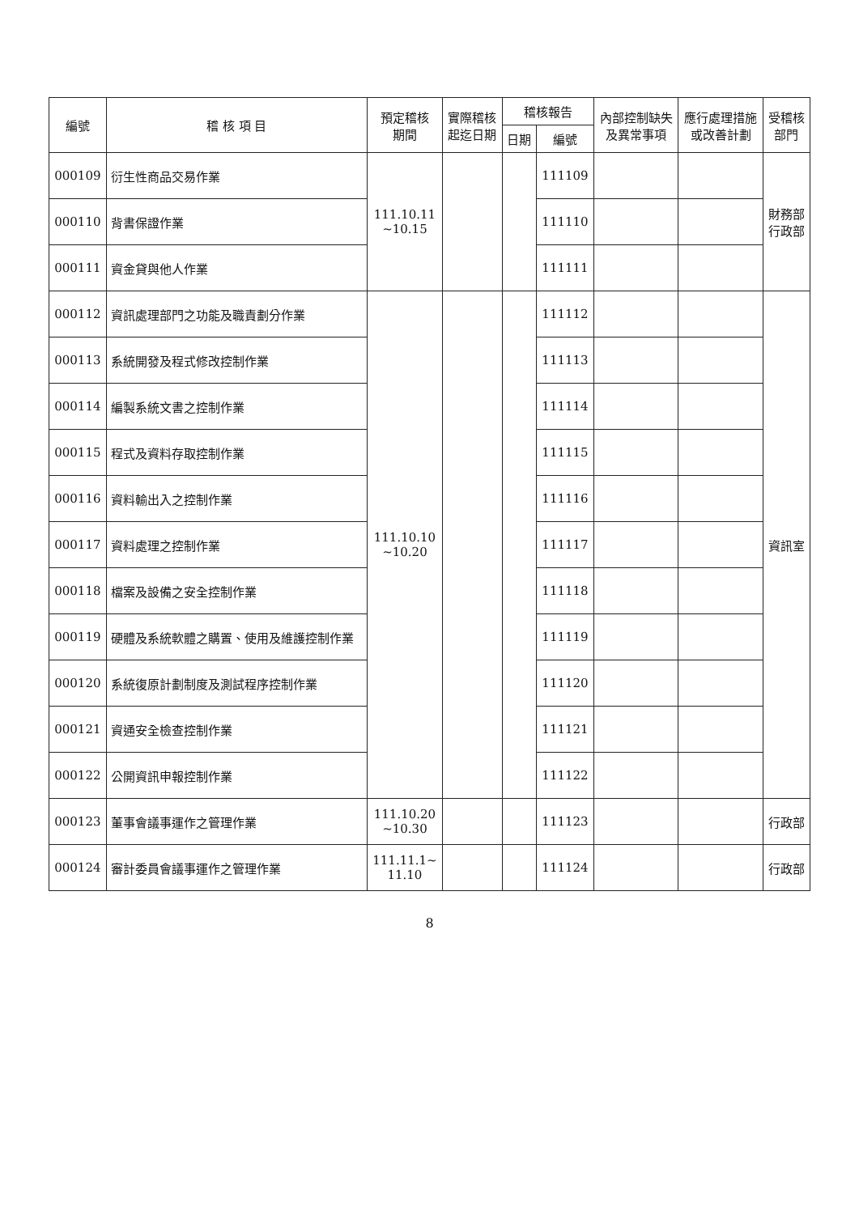| 編號 | 稽 核 項 目 | 預定稽核 期間 | 實際稽核 起迄日期 | 稽核報告 | | 內部控制缺失 及異常事項 | 應行處理措施 或改善計劃 | 受稽核 部門 |
| --- | --- | --- | --- | --- | --- | --- | --- | --- |
| | | | | 日期 | 編號 | | | |
| 000109 | 衍生性商品交易作業 | 111.10.11 ~10.15 | | | 111109 | | | 財務部 行政部 |
| 000110 | 背書保證作業 | | | | 111110 | | | |
| 000111 | 資金貸與他人作業 | | | | 111111 | | | |
| 000112 | 資訊處理部門之功能及職責劃分作業 | 111.10.10 ~10.20 | | | 111112 | | | 資訊室 |
| 000113 | 系統開發及程式修改控制作業 | | | | 111113 | | | |
| 000114 | 編製系統文書之控制作業 | | | | 111114 | | | |
| 000115 | 程式及資料存取控制作業 | | | | 111115 | | | |
| 000116 | 資料輸出入之控制作業 | | | | 111116 | | | |
| 000117 | 資料處理之控制作業 | | | | 111117 | | | |
| 000118 | 檔案及設備之安全控制作業 | | | | 111118 | | | |
| 000119 | 硬體及系統軟體之購置、使用及維護控制作業 | | | | 111119 | | | |
| 000120 | 系統復原計劃制度及測試程序控制作業 | | | | 111120 | | | |
| 000121 | 資通安全檢查控制作業 | | | | 111121 | | | |
| 000122 | 公開資訊申報控制作業 | | | | 111122 | | | |
| 000123 | 董事會議事運作之管理作業 | 111.10.20 ~10.30 | | | 111123 | | | 行政部 |
| 000124 | 審計委員會議事運作之管理作業 | 111.11.1~ 11.10 | | | 111124 | | | 行政部 |
8